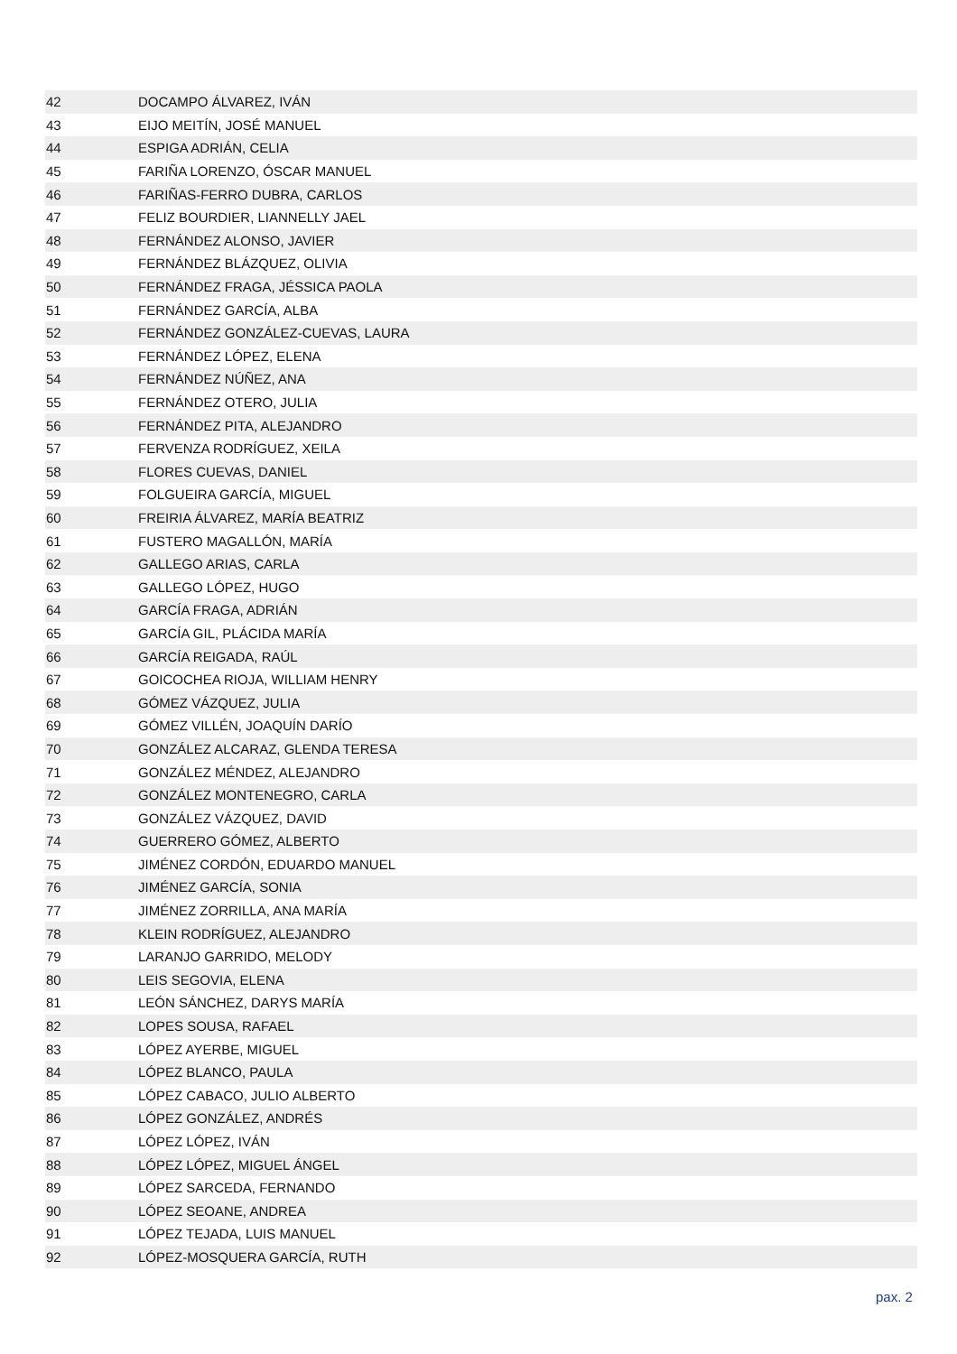| 42 | DOCAMPO ÁLVAREZ, IVÁN |
| 43 | EIJO MEITÍN, JOSÉ MANUEL |
| 44 | ESPIGA ADRIÁN, CELIA |
| 45 | FARIÑA LORENZO, ÓSCAR MANUEL |
| 46 | FARIÑAS-FERRO DUBRA, CARLOS |
| 47 | FELIZ BOURDIER, LIANNELLY JAEL |
| 48 | FERNÁNDEZ ALONSO, JAVIER |
| 49 | FERNÁNDEZ BLÁZQUEZ, OLIVIA |
| 50 | FERNÁNDEZ FRAGA, JÉSSICA PAOLA |
| 51 | FERNÁNDEZ GARCÍA, ALBA |
| 52 | FERNÁNDEZ GONZÁLEZ-CUEVAS, LAURA |
| 53 | FERNÁNDEZ LÓPEZ, ELENA |
| 54 | FERNÁNDEZ NÚÑEZ, ANA |
| 55 | FERNÁNDEZ OTERO, JULIA |
| 56 | FERNÁNDEZ PITA, ALEJANDRO |
| 57 | FERVENZA RODRÍGUEZ, XEILA |
| 58 | FLORES CUEVAS, DANIEL |
| 59 | FOLGUEIRA GARCÍA, MIGUEL |
| 60 | FREIRIA ÁLVAREZ, MARÍA BEATRIZ |
| 61 | FUSTERO MAGALLÓN, MARÍA |
| 62 | GALLEGO ARIAS, CARLA |
| 63 | GALLEGO LÓPEZ, HUGO |
| 64 | GARCÍA FRAGA, ADRIÁN |
| 65 | GARCÍA GIL, PLÁCIDA MARÍA |
| 66 | GARCÍA REIGADA, RAÚL |
| 67 | GOICOCHEA RIOJA, WILLIAM HENRY |
| 68 | GÓMEZ VÁZQUEZ, JULIA |
| 69 | GÓMEZ VILLÉN, JOAQUÍN DARÍO |
| 70 | GONZÁLEZ ALCARAZ, GLENDA TERESA |
| 71 | GONZÁLEZ MÉNDEZ, ALEJANDRO |
| 72 | GONZÁLEZ MONTENEGRO, CARLA |
| 73 | GONZÁLEZ VÁZQUEZ, DAVID |
| 74 | GUERRERO GÓMEZ, ALBERTO |
| 75 | JIMÉNEZ CORDÓN, EDUARDO MANUEL |
| 76 | JIMÉNEZ GARCÍA, SONIA |
| 77 | JIMÉNEZ ZORRILLA, ANA MARÍA |
| 78 | KLEIN RODRÍGUEZ, ALEJANDRO |
| 79 | LARANJO GARRIDO, MELODY |
| 80 | LEIS SEGOVIA, ELENA |
| 81 | LEÓN SÁNCHEZ, DARYS MARÍA |
| 82 | LOPES SOUSA, RAFAEL |
| 83 | LÓPEZ AYERBE, MIGUEL |
| 84 | LÓPEZ BLANCO, PAULA |
| 85 | LÓPEZ CABACO, JULIO ALBERTO |
| 86 | LÓPEZ GONZÁLEZ, ANDRÉS |
| 87 | LÓPEZ LÓPEZ, IVÁN |
| 88 | LÓPEZ LÓPEZ, MIGUEL ÁNGEL |
| 89 | LÓPEZ SARCEDA, FERNANDO |
| 90 | LÓPEZ SEOANE, ANDREA |
| 91 | LÓPEZ TEJADA, LUIS MANUEL |
| 92 | LÓPEZ-MOSQUERA GARCÍA, RUTH |
pax. 2